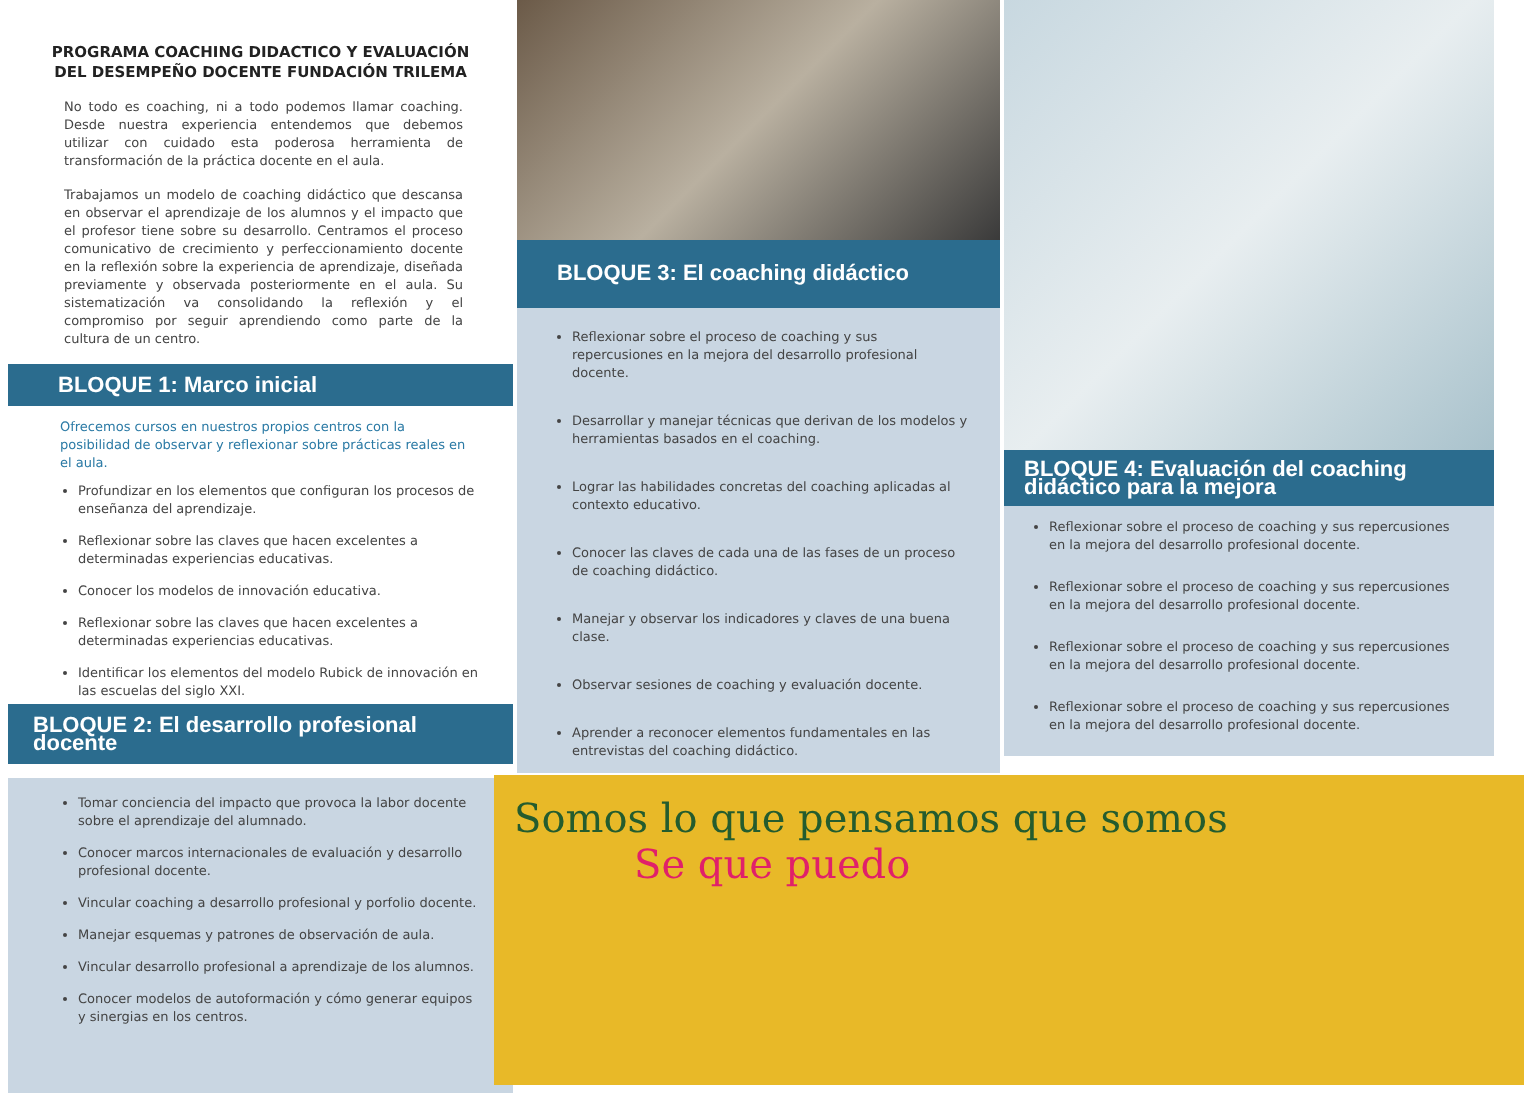PROGRAMA COACHING DIDACTICO Y EVALUACIÓN DEL DESEMPEÑO DOCENTE FUNDACIÓN TRILEMA
No todo es coaching, ni a todo podemos llamar coaching. Desde nuestra experiencia entendemos que debemos utilizar con cuidado esta poderosa herramienta de transformación de la práctica docente en el aula.
Trabajamos un modelo de coaching didáctico que descansa en observar el aprendizaje de los alumnos y el impacto que el profesor tiene sobre su desarrollo. Centramos el proceso comunicativo de crecimiento y perfeccionamiento docente en la reflexión sobre la experiencia de aprendizaje, diseñada previamente y observada posteriormente en el aula. Su sistematización va consolidando la reflexión y el compromiso por seguir aprendiendo como parte de la cultura de un centro.
BLOQUE 1: Marco inicial
Ofrecemos cursos en nuestros propios centros con la posibilidad de observar y reflexionar sobre prácticas reales en el aula.
Profundizar en los elementos que configuran los procesos de enseñanza del aprendizaje.
Reflexionar sobre las claves que hacen excelentes a determinadas experiencias educativas.
Conocer los modelos de innovación educativa.
Reflexionar sobre las claves que hacen excelentes a determinadas experiencias educativas.
Identificar los elementos del modelo Rubick de innovación en las escuelas del siglo XXI.
BLOQUE 2: El desarrollo profesional docente
Tomar conciencia del impacto que provoca la labor docente sobre el aprendizaje del alumnado.
Conocer marcos internacionales de evaluación y desarrollo profesional docente.
Vincular coaching a desarrollo profesional y porfolio docente.
Manejar esquemas y patrones de observación de aula.
Vincular desarrollo profesional a aprendizaje de los alumnos.
Conocer modelos de autoformación y cómo generar equipos y sinergias en los centros.
BLOQUE 3: El coaching didáctico
Reflexionar sobre el proceso de coaching y sus repercusiones en la mejora del desarrollo profesional docente.
Desarrollar y manejar técnicas que derivan de los modelos y herramientas basados en el coaching.
Lograr las habilidades concretas del coaching aplicadas al contexto educativo.
Conocer las claves de cada una de las fases de un proceso de coaching didáctico.
Manejar y observar los indicadores y claves de una buena clase.
Observar sesiones de coaching y evaluación docente.
Aprender a reconocer elementos fundamentales en las entrevistas del coaching didáctico.
BLOQUE 4: Evaluación del coaching didáctico para la mejora
Reflexionar sobre el proceso de coaching y sus repercusiones en la mejora del desarrollo profesional docente.
Reflexionar sobre el proceso de coaching y sus repercusiones en la mejora del desarrollo profesional docente.
Reflexionar sobre el proceso de coaching y sus repercusiones en la mejora del desarrollo profesional docente.
Reflexionar sobre el proceso de coaching y sus repercusiones en la mejora del desarrollo profesional docente.
Somos lo que pensamos que somos
Se que puedo